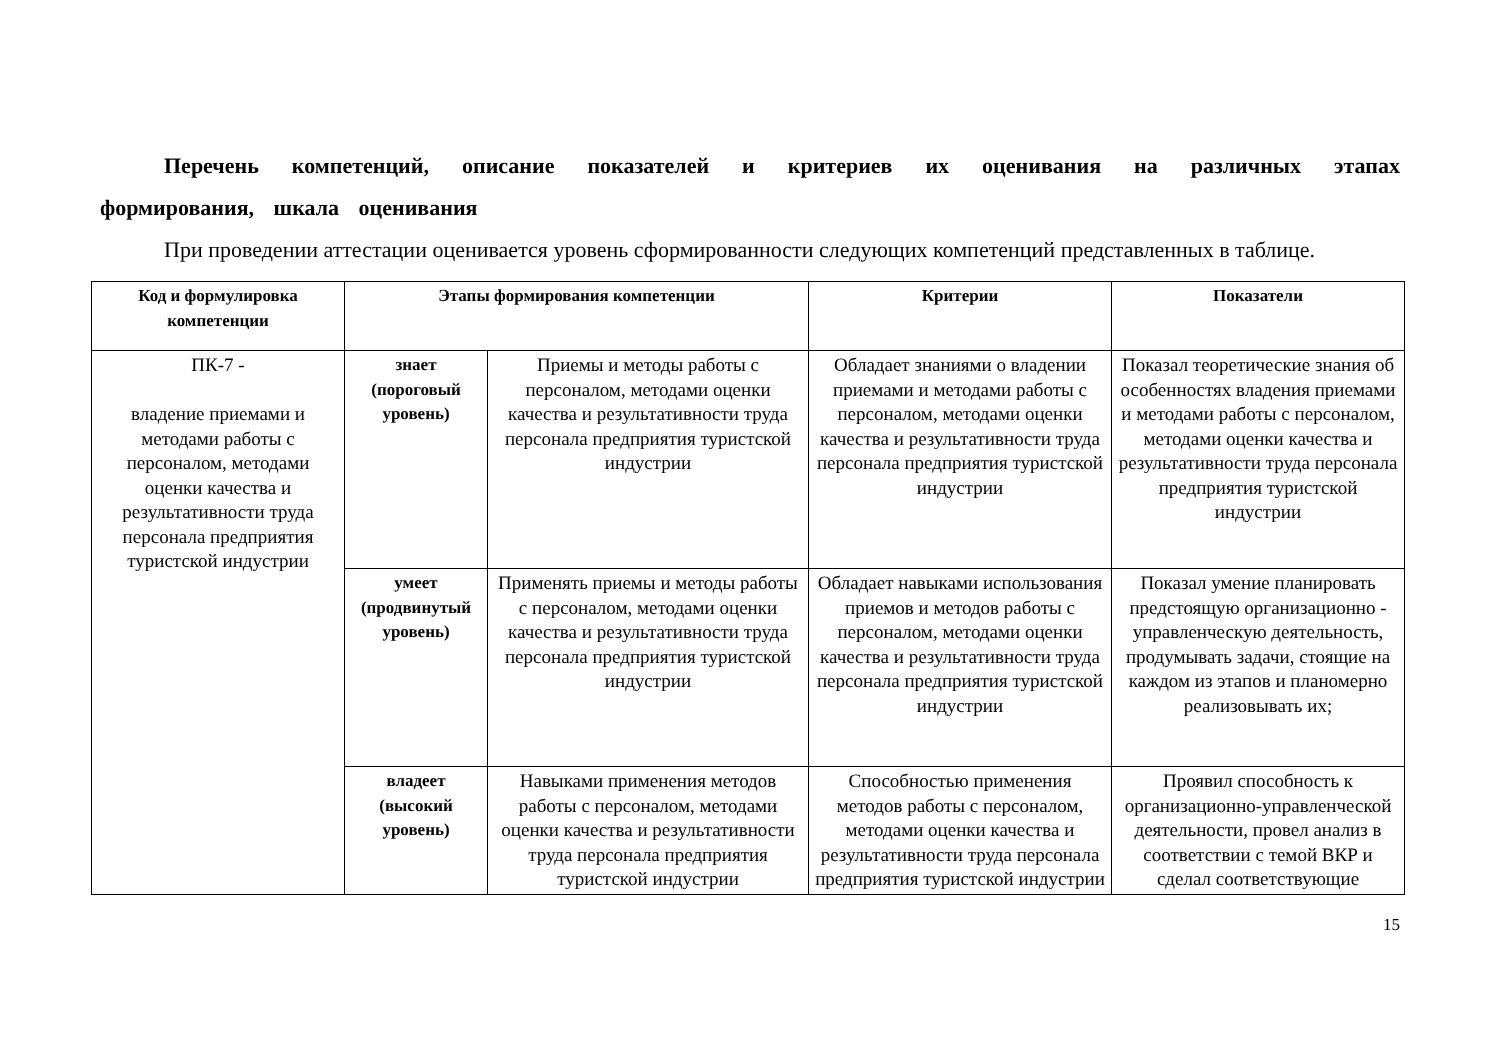Перечень компетенций, описание показателей и критериев их оценивания на различных этапах формирования, шкала оценивания
При проведении аттестации оценивается уровень сформированности следующих компетенций представленных в таблице.
| Код и формулировка компетенции | Этапы формирования компетенции | | Критерии | Показатели |
| --- | --- | --- | --- | --- |
| ПК-7 - владение приемами и методами работы с персоналом, методами оценки качества и результативности труда персонала предприятия туристской индустрии | знает (пороговый уровень) | Приемы и методы работы с персоналом, методами оценки качества и результативности труда персонала предприятия туристской индустрии | Обладает знаниями о владении приемами и методами работы с персоналом, методами оценки качества и результативности труда персонала предприятия туристской индустрии | Показал теоретические знания об особенностях владения приемами и методами работы с персоналом, методами оценки качества и результативности труда персонала предприятия туристской индустрии |
| | умеет (продвинутый уровень) | Применять приемы и методы работы с персоналом, методами оценки качества и результативности труда персонала предприятия туристской индустрии | Обладает навыками использования приемов и методов работы с персоналом, методами оценки качества и результативности труда персонала предприятия туристской индустрии | Показал умение планировать предстоящую организационно - управленческую деятельность, продумывать задачи, стоящие на каждом из этапов и планомерно реализовывать их; |
| | владеет (высокий уровень) | Навыками применения методов работы с персоналом, методами оценки качества и результативности труда персонала предприятия туристской индустрии | Способностью применения методов работы с персоналом, методами оценки качества и результативности труда персонала предприятия туристской индустрии | Проявил способность к организационно-управленческой деятельности, провел анализ в соответствии с темой ВКР и сделал соответствующие |
15